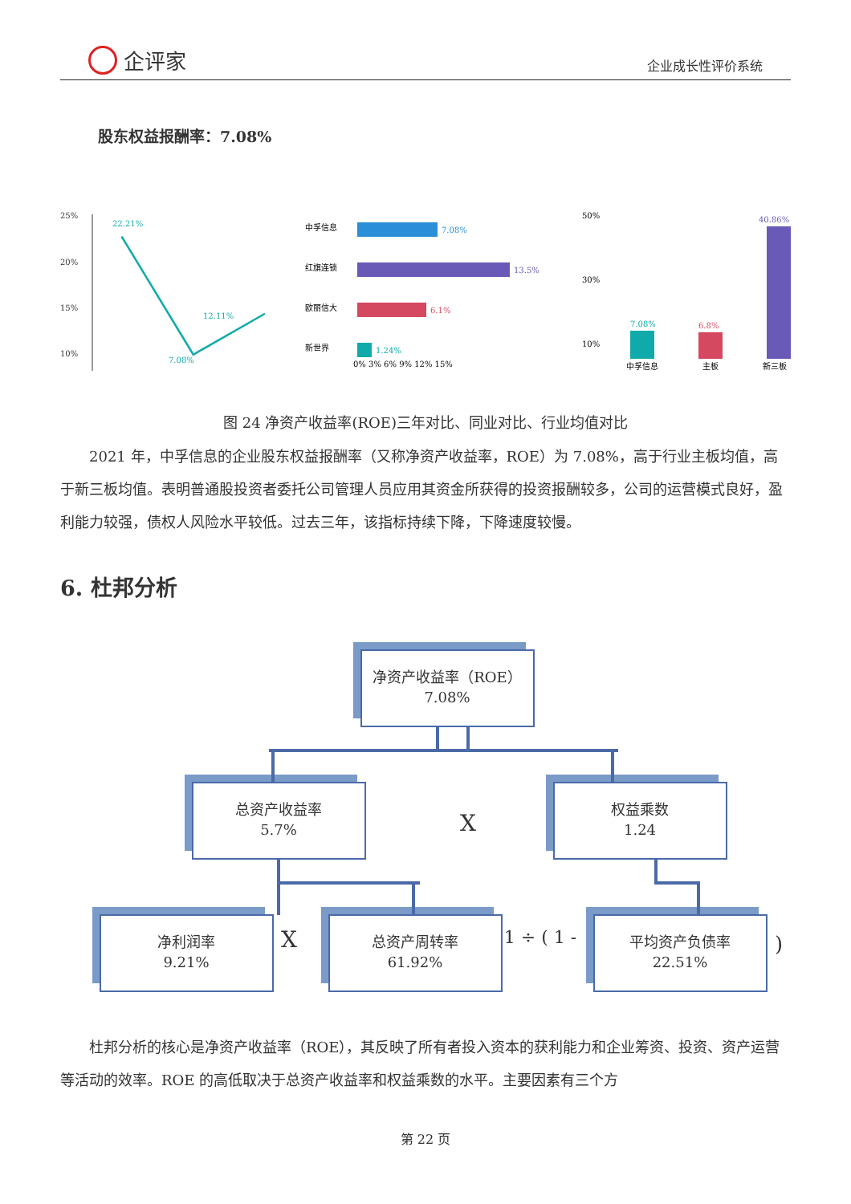企评家
企业成长性评价系统
股东权益报酬率：7.08%
25%
20%
15%
10%
22.21%
12.11%
7.08%
中孚信息
7.08%
红旗连锁
13.5%
欧丽信大
6.1%
新世界
1.24%
0% 3% 6% 9% 12% 15%
50%
30%
10%
7.08%
6.8%
40.86%
中孚信息
主板
新三板
图 24 净资产收益率(ROE)三年对比、同业对比、行业均值对比
2021 年，中孚信息的企业股东权益报酬率（又称净资产收益率，ROE）为 7.08%，高于行业主板均值，高于新三板均值。表明普通股投资者委托公司管理人员应用其资金所获得的投资报酬较多，公司的运营模式良好，盈利能力较强，债权人风险水平较低。过去三年，该指标持续下降，下降速度较慢。
6. 杜邦分析
净资产收益率（ROE）
7.08%
总资产收益率
5.7%
X
权益乘数
1.24
净利润率
9.21%
X
总资产周转率
61.92%
1 ÷ ( 1 -
平均资产负债率
22.51%
)
杜邦分析的核心是净资产收益率（ROE），其反映了所有者投入资本的获利能力和企业筹资、投资、资产运营等活动的效率。ROE 的高低取决于总资产收益率和权益乘数的水平。主要因素有三个方
第 22 页